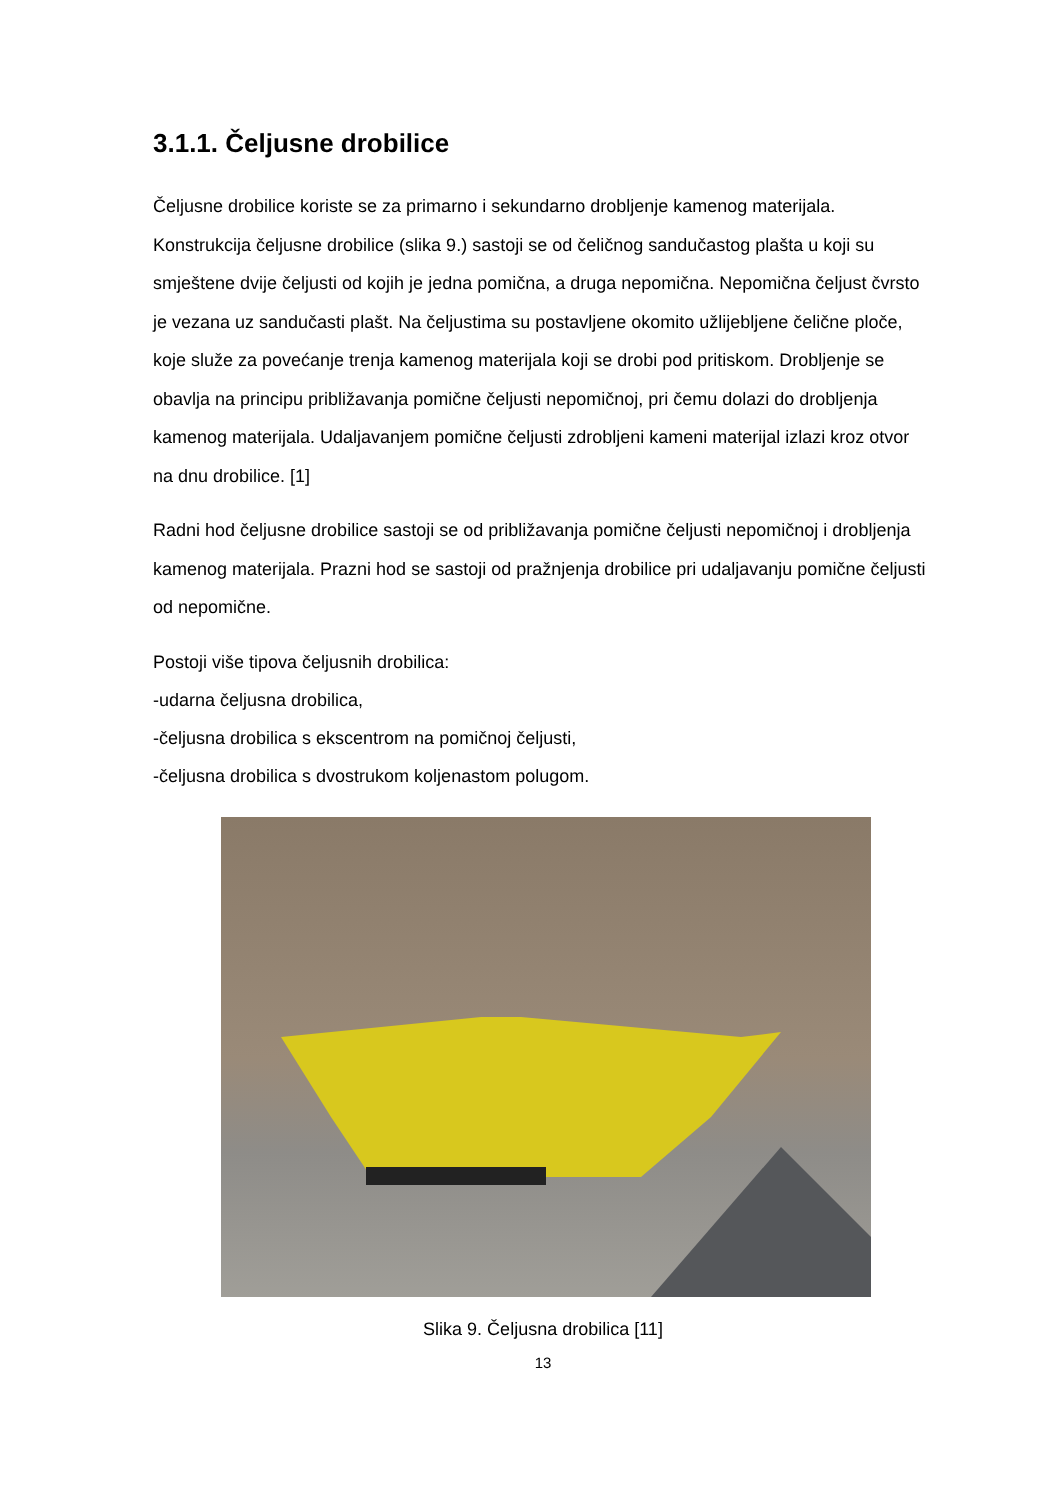3.1.1. Čeljusne drobilice
Čeljusne drobilice koriste se za primarno i sekundarno drobljenje kamenog materijala. Konstrukcija čeljusne drobilice (slika 9.) sastoji se od čeličnog sandučastog plašta u koji su smještene dvije čeljusti od kojih je jedna pomična, a druga nepomična. Nepomična čeljust čvrsto je vezana uz sandučasti plašt. Na čeljustima su postavljene okomito užlijebljene čelične ploče, koje služe za povećanje trenja kamenog materijala koji se drobi pod pritiskom. Drobljenje se obavlja na principu približavanja pomične čeljusti nepomičnoj, pri čemu dolazi do drobljenja kamenog materijala. Udaljavanjem pomične čeljusti zdrobljeni kameni materijal izlazi kroz otvor na dnu drobilice. [1]
Radni hod čeljusne drobilice sastoji se od približavanja pomične čeljusti nepomičnoj i drobljenja kamenog materijala. Prazni hod se sastoji od pražnjenja drobilice pri udaljavanju pomične čeljusti od nepomične.
Postoji više tipova čeljusnih drobilica:
-udarna čeljusna drobilica,
-čeljusna drobilica s ekscentrom na pomičnoj čeljusti,
-čeljusna drobilica s dvostrukom koljenastom polugom.
Slika 9. Čeljusna drobilica [11]
13